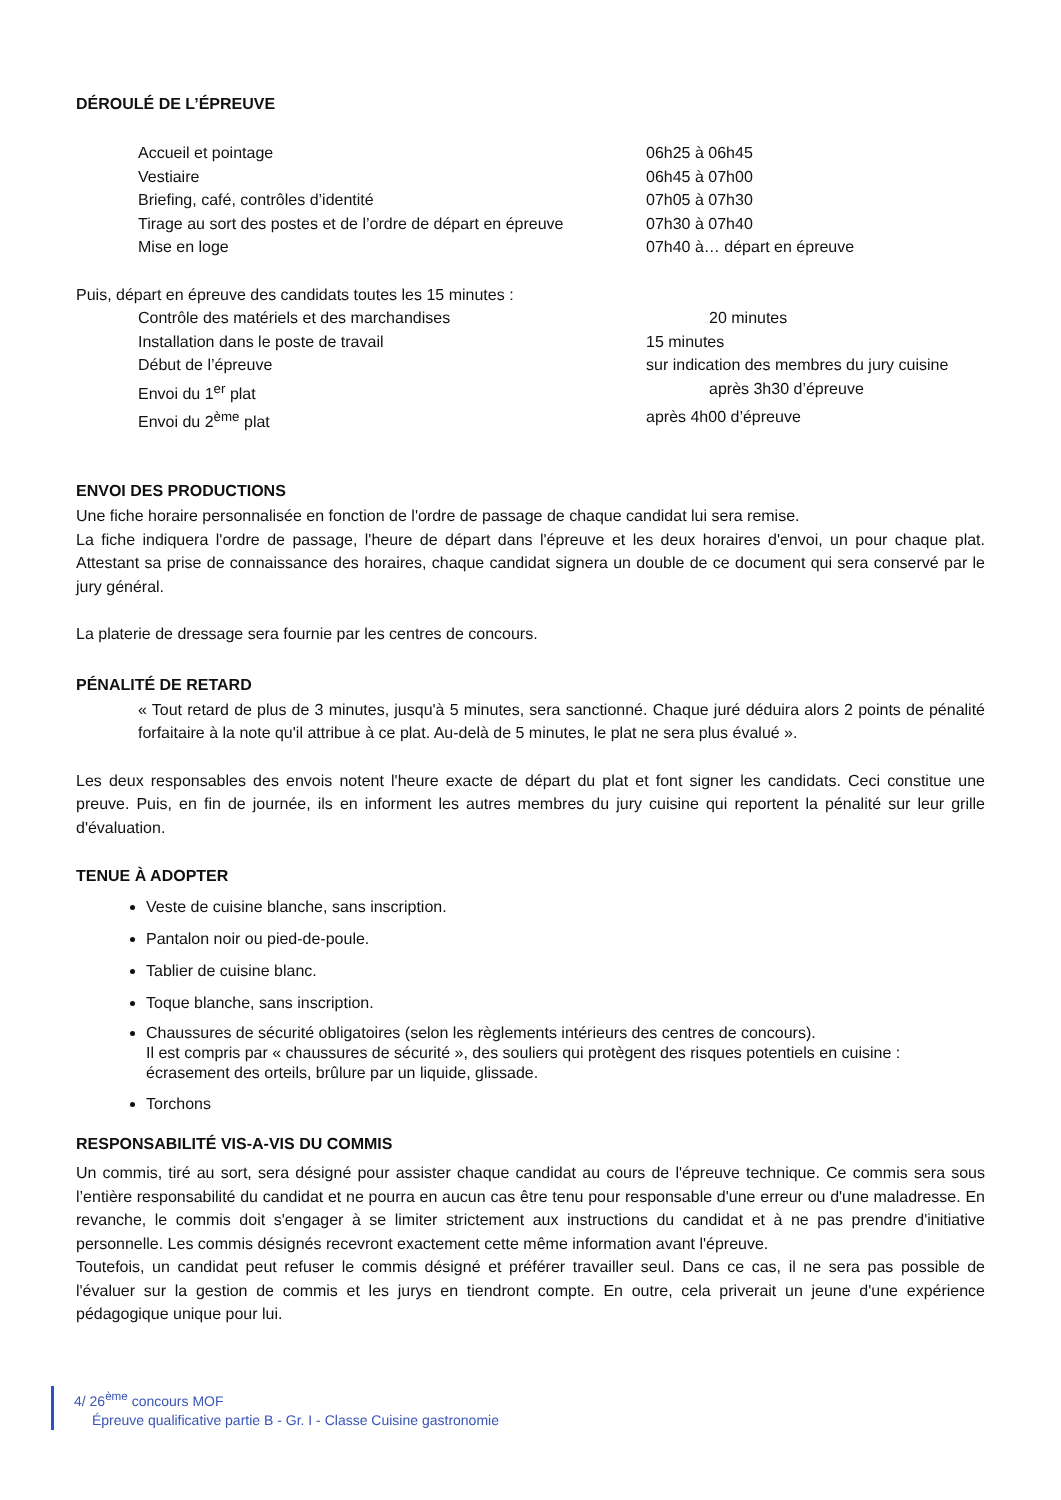DÉROULÉ DE L’ÉPREUVE
| Accueil et pointage | 06h25 à 06h45 |
| Vestiaire | 06h45 à 07h00 |
| Briefing, café, contrôles d’identité | 07h05 à 07h30 |
| Tirage au sort des postes et de l’ordre de départ en épreuve | 07h30 à 07h40 |
| Mise en loge | 07h40 à… départ en épreuve |
Puis, départ en épreuve des candidats toutes les 15 minutes :
| Contrôle des matériels et des marchandises | 20 minutes |
| Installation dans le poste de travail | 15 minutes |
| Début de l’épreuve | sur indication des membres du jury cuisine |
| Envoi du 1<sup>er</sup> plat | après 3h30 d’épreuve |
| Envoi du 2<sup>ème</sup> plat | après 4h00 d’épreuve |
ENVOI DES PRODUCTIONS
Une fiche horaire personnalisée en fonction de l'ordre de passage de chaque candidat lui sera remise.
La fiche indiquera l'ordre de passage, l'heure de départ dans l'épreuve et les deux horaires d'envoi, un pour chaque plat. Attestant sa prise de connaissance des horaires, chaque candidat signera un double de ce document qui sera conservé par le jury général.
La platerie de dressage sera fournie par les centres de concours.
PÉNALITÉ DE RETARD
« Tout retard de plus de 3 minutes, jusqu'à 5 minutes, sera sanctionné. Chaque juré déduira alors 2 points de pénalité forfaitaire à la note qu'il attribue à ce plat. Au-delà de 5 minutes, le plat ne sera plus évalué ».
Les deux responsables des envois notent l'heure exacte de départ du plat et font signer les candidats. Ceci constitue une preuve. Puis, en fin de journée, ils en informent les autres membres du jury cuisine qui reportent la pénalité sur leur grille d'évaluation.
TENUE À ADOPTER
Veste de cuisine blanche, sans inscription.
Pantalon noir ou pied-de-poule.
Tablier de cuisine blanc.
Toque blanche, sans inscription.
Chaussures de sécurité obligatoires (selon les règlements intérieurs des centres de concours).
Il est compris par « chaussures de sécurité », des souliers qui protègent des risques potentiels en cuisine : écrasement des orteils, brûlure par un liquide, glissade.
Torchons
RESPONSABILITÉ VIS-A-VIS DU COMMIS
Un commis, tiré au sort, sera désigné pour assister chaque candidat au cours de l'épreuve technique. Ce commis sera sous l’entière responsabilité du candidat et ne pourra en aucun cas être tenu pour responsable d'une erreur ou d'une maladresse. En revanche, le commis doit s'engager à se limiter strictement aux instructions du candidat et à ne pas prendre d'initiative personnelle. Les commis désignés recevront exactement cette même information avant l'épreuve.
Toutefois, un candidat peut refuser le commis désigné et préférer travailler seul. Dans ce cas, il ne sera pas possible de l'évaluer sur la gestion de commis et les jurys en tiendront compte. En outre, cela priverait un jeune d'une expérience pédagogique unique pour lui.
4/ 26<sup>ème</sup> concours MOF
Épreuve qualificative partie B - Gr. I - Classe Cuisine gastronomie